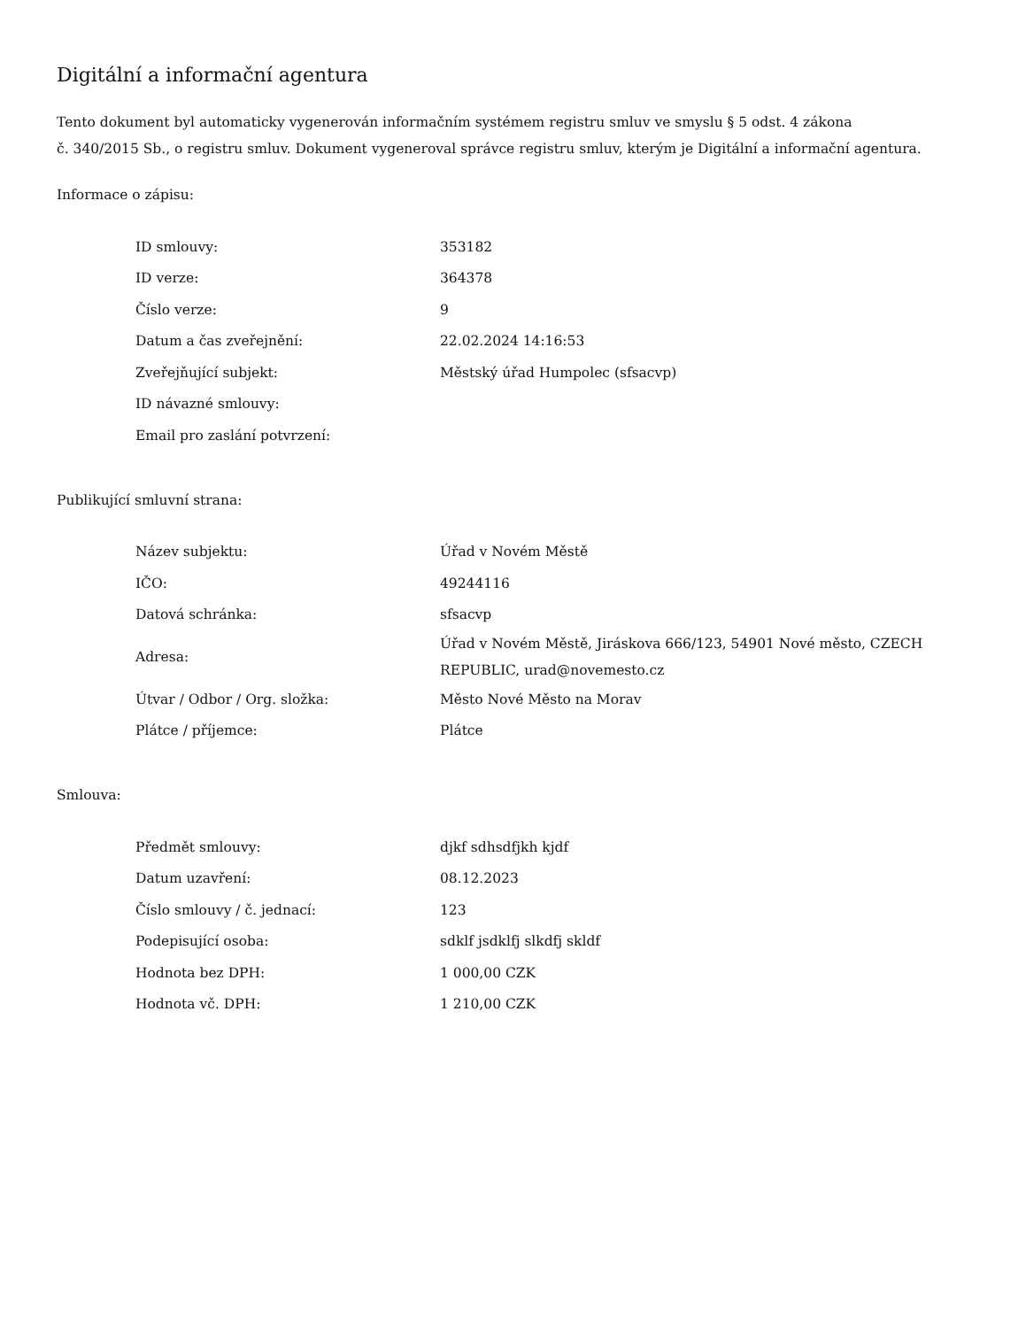Digitální a informační agentura
Tento dokument byl automaticky vygenerován informačním systémem registru smluv ve smyslu § 5 odst. 4 zákona
č. 340/2015 Sb., o registru smluv. Dokument vygeneroval správce registru smluv, kterým je Digitální a informační agentura.
Informace o zápisu:
| ID smlouvy: | 353182 |
| ID verze: | 364378 |
| Číslo verze: | 9 |
| Datum a čas zveřejnění: | 22.02.2024 14:16:53 |
| Zveřejňující subjekt: | Městský úřad Humpolec (sfsacvp) |
| ID návazné smlouvy: | |
| Email pro zaslání potvrzení: | |
Publikující smluvní strana:
| Název subjektu: | Úřad v Novém Městě |
| IČO: | 49244116 |
| Datová schránka: | sfsacvp |
| Adresa: | Úřad v Novém Městě, Jiráskova 666/123, 54901 Nové město, CZECH REPUBLIC, urad@novemesto.cz |
| Útvar / Odbor / Org. složka: | Město Nové Město na Morav |
| Plátce / příjemce: | Plátce |
Smlouva:
| Předmět smlouvy: | djkf sdhsdfjkh kjdf |
| Datum uzavření: | 08.12.2023 |
| Číslo smlouvy / č. jednací: | 123 |
| Podepisující osoba: | sdklf jsdklfj slkdfj skldf |
| Hodnota bez DPH: | 1 000,00 CZK |
| Hodnota vč. DPH: | 1 210,00 CZK |